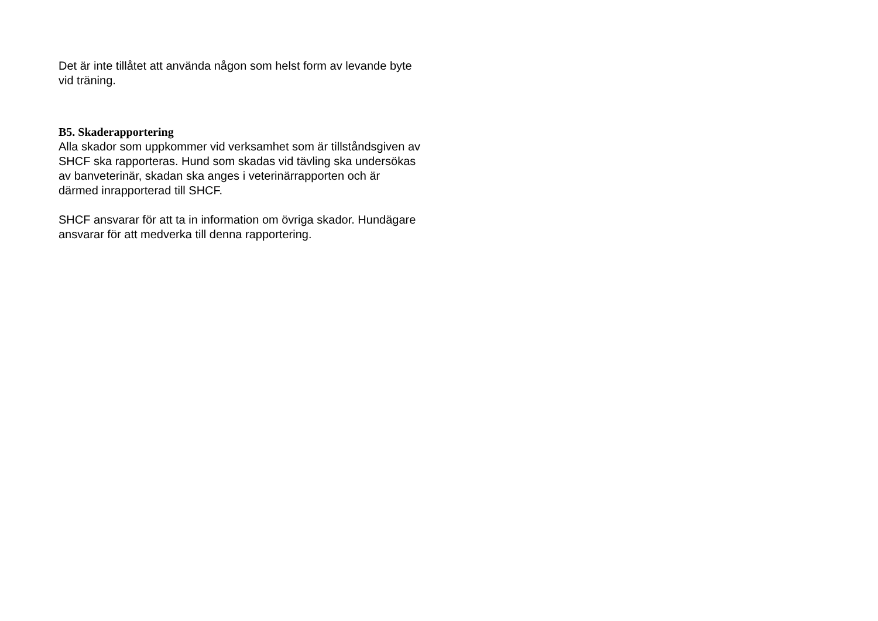Det är inte tillåtet att använda någon som helst form av levande byte vid träning.
B5. Skaderapportering
Alla skador som uppkommer vid verksamhet som är tillståndsgiven av SHCF ska rapporteras. Hund som skadas vid tävling ska undersökas av banveterinär, skadan ska anges i veterinärrapporten och är därmed inrapporterad till SHCF.
SHCF ansvarar för att ta in information om övriga skador. Hundägare ansvarar för att medverka till denna rapportering.